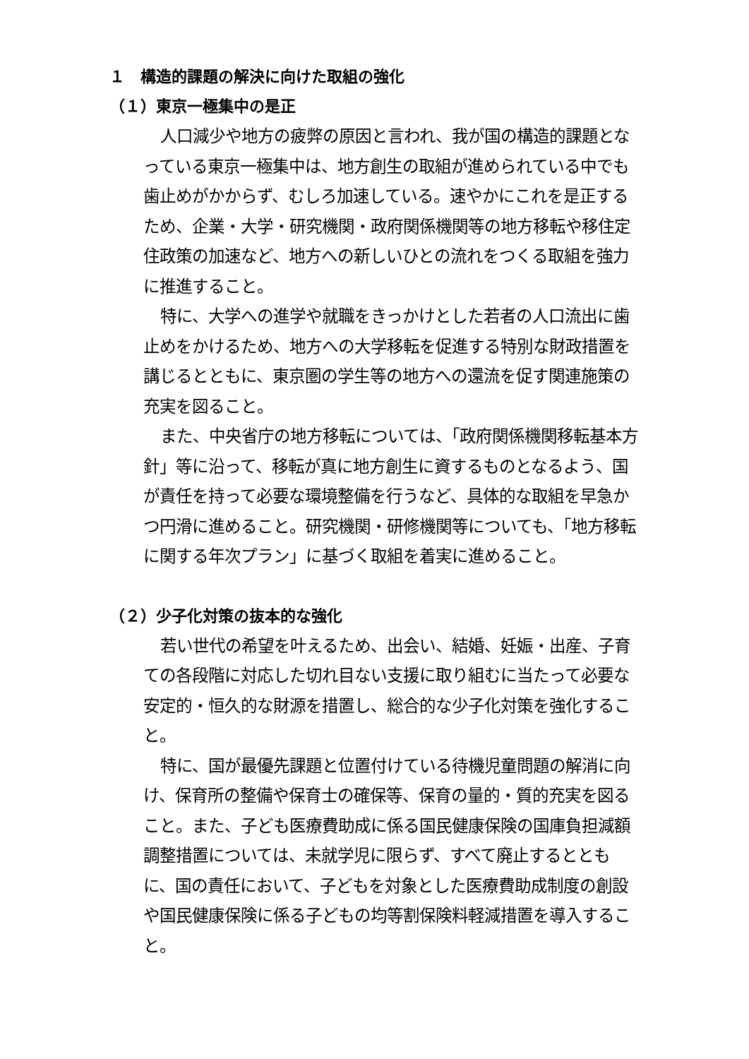１　構造的課題の解決に向けた取組の強化
（１）東京一極集中の是正
人口減少や地方の疲弊の原因と言われ、我が国の構造的課題となっている東京一極集中は、地方創生の取組が進められている中でも歯止めがかからず、むしろ加速している。速やかにこれを是正するため、企業・大学・研究機関・政府関係機関等の地方移転や移住定住政策の加速など、地方への新しいひとの流れをつくる取組を強力に推進すること。
特に、大学への進学や就職をきっかけとした若者の人口流出に歯止めをかけるため、地方への大学移転を促進する特別な財政措置を講じるとともに、東京圏の学生等の地方への還流を促す関連施策の充実を図ること。
また、中央省庁の地方移転については、「政府関係機関移転基本方針」等に沿って、移転が真に地方創生に資するものとなるよう、国が責任を持って必要な環境整備を行うなど、具体的な取組を早急かつ円滑に進めること。研究機関・研修機関等についても、「地方移転に関する年次プラン」に基づく取組を着実に進めること。
（２）少子化対策の抜本的な強化
若い世代の希望を叶えるため、出会い、結婚、妊娠・出産、子育ての各段階に対応した切れ目ない支援に取り組むに当たって必要な安定的・恒久的な財源を措置し、総合的な少子化対策を強化すること。
特に、国が最優先課題と位置付けている待機児童問題の解消に向け、保育所の整備や保育士の確保等、保育の量的・質的充実を図ること。また、子ども医療費助成に係る国民健康保険の国庫負担減額調整措置については、未就学児に限らず、すべて廃止するとともに、国の責任において、子どもを対象とした医療費助成制度の創設や国民健康保険に係る子どもの均等割保険料軽減措置を導入すること。